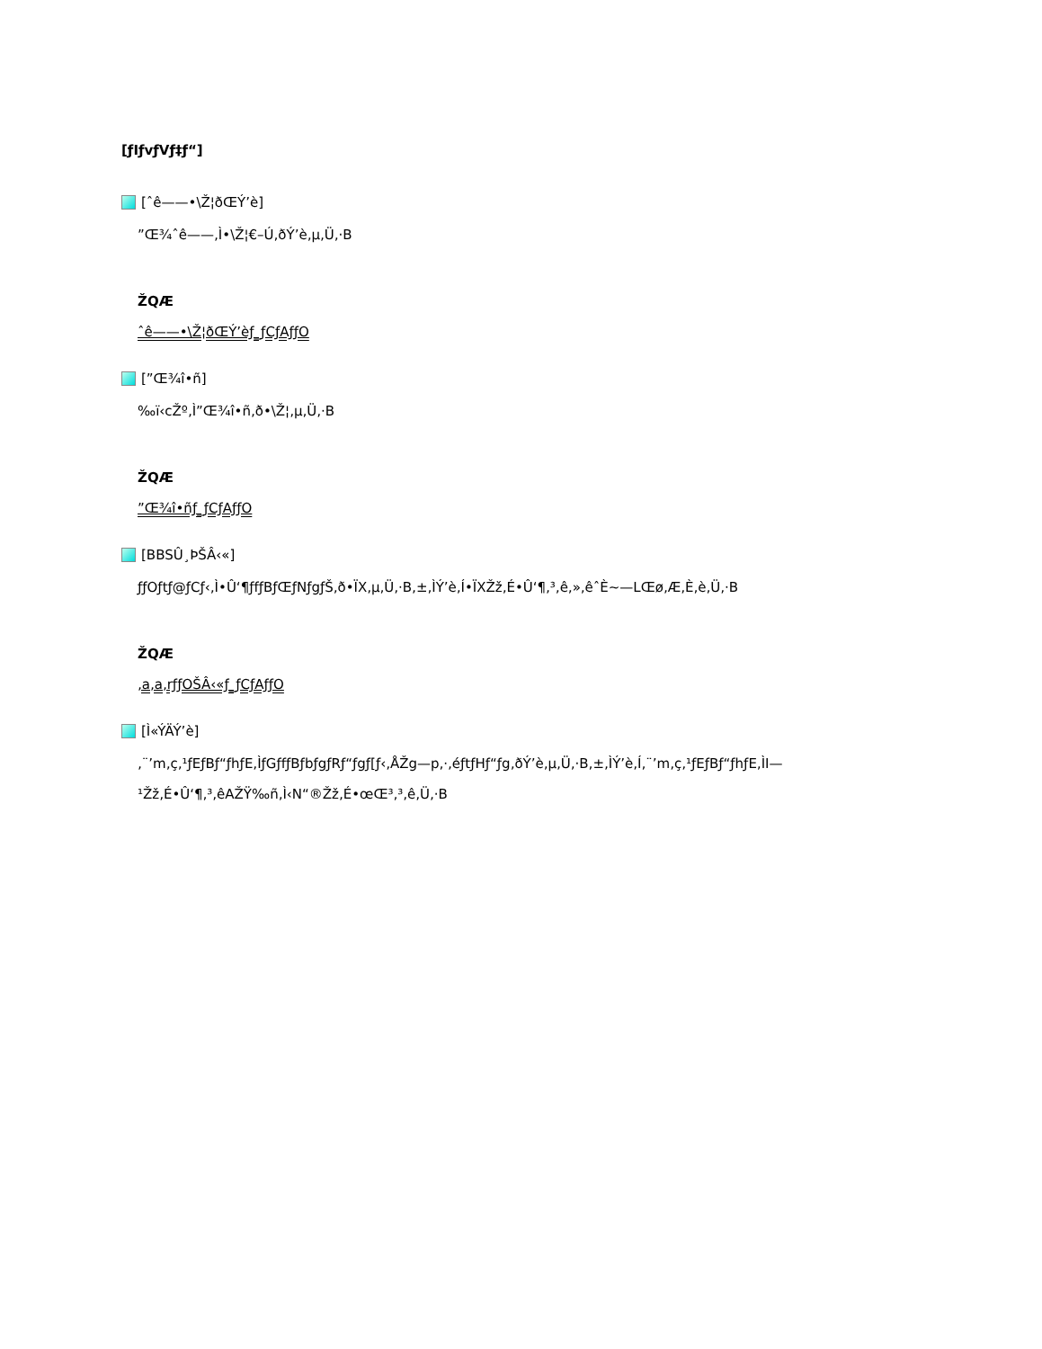[ƒIƒvƒVƒ‡ƒ“]
[ˆê——•\Ž¦ðŒÝ’è]
”Œ¾ˆê——‚Ì•\Ž¦€–Ú‚ðÝ’è‚µ‚Ü‚·B
ŽQÆ
ˆê——•\Ž¦ðŒÝ’èƒ_ƒCƒAƒƒO
[”Œ¾î•ñ]
‰ï‹cŽº‚Ì”Œ¾î•ñ‚ð•\Ž¦‚µ‚Ü‚·B
ŽQÆ
”Œ¾î•ñƒ_ƒCƒAƒƒO
[BBSÛ¸ÞŠÂ‹«]
ƒƒOƒtƒ@ƒCƒ‹‚Ì•Û‘¶ƒfƒBƒŒƒNƒgƒŠ‚ð•ÏX‚µ‚Ü‚·B‚±‚ÌÝ’è‚Í•ÏXŽž‚É•Û‘¶‚³‚ê‚»‚êˆÈ~—LŒø‚Æ‚È‚è‚Ü‚·B
ŽQÆ
‚a‚a‚rƒƒOŠÂ‹«ƒ_ƒCƒAƒƒO
[Ì«ÝÄÝ’è]
‚¨’m‚ç‚¹ƒEƒBƒ“ƒhƒE‚ÌƒGƒfƒBƒbƒgƒRƒ“ƒgƒ[ƒ‹‚ÅŽg—p‚·‚éƒtƒHƒ“ƒg‚ðÝ’è‚µ‚Ü‚·B‚±‚ÌÝ’è‚Í‚¨’m‚ç‚¹ƒEƒBƒ“ƒhƒE‚ÌI—¹Žž‚É•Û‘¶‚³‚êAŽŸ‰ñ‚Ì‹N“®Žž‚É•œŒ³‚³‚ê‚Ü‚·B